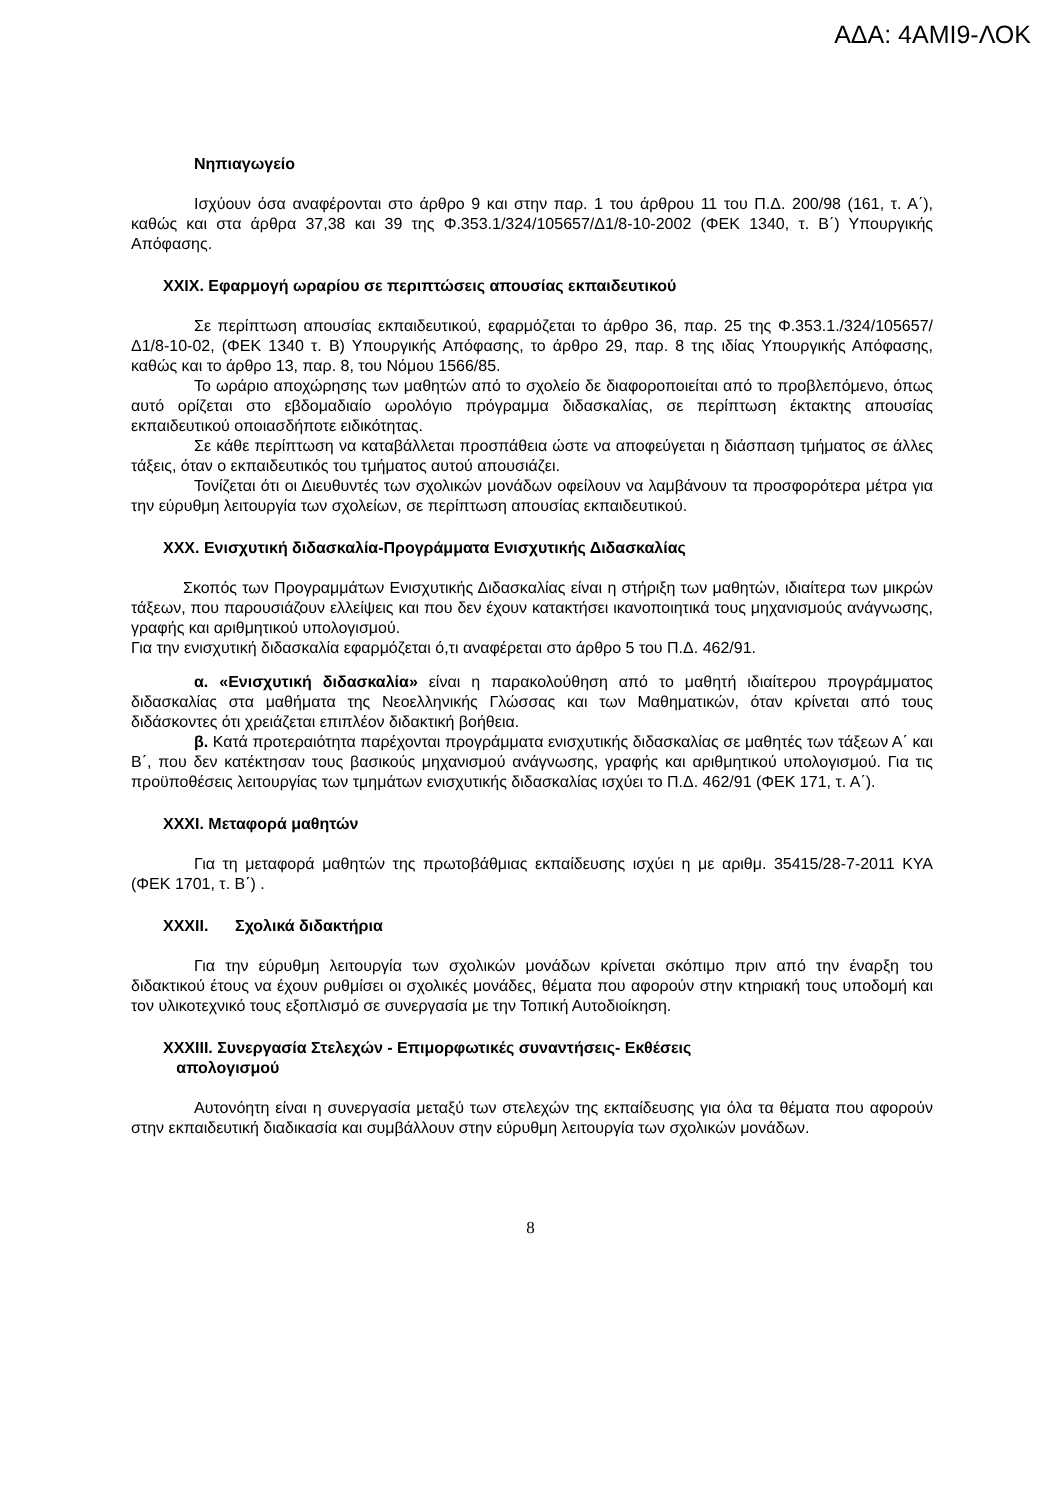ΑΔΑ: 4ΑΜΙ9-ΛΟΚ
Νηπιαγωγείο
Ισχύουν όσα αναφέρονται στο άρθρο 9 και στην παρ. 1 του άρθρου 11 του Π.Δ. 200/98 (161, τ. Α΄), καθώς και στα άρθρα 37,38 και 39 της Φ.353.1/324/105657/Δ1/8-10-2002 (ΦΕΚ 1340, τ. Β΄) Υπουργικής Απόφασης.
XXIX. Εφαρμογή ωραρίου σε περιπτώσεις απουσίας εκπαιδευτικού
Σε περίπτωση απουσίας εκπαιδευτικού, εφαρμόζεται το άρθρο 36, παρ. 25 της Φ.353.1./324/105657/Δ1/8-10-02, (ΦΕΚ 1340 τ. Β) Υπουργικής Απόφασης, το άρθρο 29, παρ. 8 της ιδίας Υπουργικής Απόφασης, καθώς και το άρθρο 13, παρ. 8, του Νόμου 1566/85.
Το ωράριο αποχώρησης των μαθητών από το σχολείο δε διαφοροποιείται από το προβλεπόμενο, όπως αυτό ορίζεται στο εβδομαδιαίο ωρολόγιο πρόγραμμα διδασκαλίας, σε περίπτωση έκτακτης απουσίας εκπαιδευτικού οποιασδήποτε ειδικότητας.
Σε κάθε περίπτωση να καταβάλλεται προσπάθεια ώστε να αποφεύγεται η διάσπαση τμήματος σε άλλες τάξεις, όταν ο εκπαιδευτικός του τμήματος αυτού απουσιάζει.
Τονίζεται ότι οι Διευθυντές των σχολικών μονάδων οφείλουν να λαμβάνουν τα προσφορότερα μέτρα για την εύρυθμη λειτουργία των σχολείων, σε περίπτωση απουσίας εκπαιδευτικού.
XXX. Ενισχυτική διδασκαλία-Προγράμματα Ενισχυτικής Διδασκαλίας
Σκοπός των Προγραμμάτων Ενισχυτικής Διδασκαλίας είναι η στήριξη των μαθητών, ιδιαίτερα των μικρών τάξεων, που παρουσιάζουν ελλείψεις και που δεν έχουν κατακτήσει ικανοποιητικά τους μηχανισμούς ανάγνωσης, γραφής και αριθμητικού υπολογισμού.
Για την ενισχυτική διδασκαλία εφαρμόζεται ό,τι αναφέρεται στο άρθρο 5 του Π.Δ. 462/91.
α. «Ενισχυτική διδασκαλία» είναι η παρακολούθηση από το μαθητή ιδιαίτερου προγράμματος διδασκαλίας στα μαθήματα της Νεοελληνικής Γλώσσας και των Μαθηματικών, όταν κρίνεται από τους διδάσκοντες ότι χρειάζεται επιπλέον διδακτική βοήθεια.
β. Κατά προτεραιότητα παρέχονται προγράμματα ενισχυτικής διδασκαλίας σε μαθητές των τάξεων Α΄ και Β΄, που δεν κατέκτησαν τους βασικούς μηχανισμού ανάγνωσης, γραφής και αριθμητικού υπολογισμού. Για τις προϋποθέσεις λειτουργίας των τμημάτων ενισχυτικής διδασκαλίας ισχύει το Π.Δ. 462/91 (ΦΕΚ 171, τ. Α΄).
XXXI. Μεταφορά μαθητών
Για τη μεταφορά μαθητών της πρωτοβάθμιας εκπαίδευσης ισχύει η με αριθμ. 35415/28-7-2011 ΚΥΑ (ΦΕΚ 1701, τ. Β΄) .
XXXII. Σχολικά διδακτήρια
Για την εύρυθμη λειτουργία των σχολικών μονάδων κρίνεται σκόπιμο πριν από την έναρξη του διδακτικού έτους να έχουν ρυθμίσει οι σχολικές μονάδες, θέματα που αφορούν στην κτηριακή τους υποδομή και τον υλικοτεχνικό τους εξοπλισμό σε συνεργασία με την Τοπική Αυτοδιοίκηση.
XXXIII. Συνεργασία Στελεχών - Επιμορφωτικές συναντήσεις- Εκθέσεις
απολογισμού
Αυτονόητη είναι η συνεργασία μεταξύ των στελεχών της εκπαίδευσης για όλα τα θέματα που αφορούν στην εκπαιδευτική διαδικασία και συμβάλλουν στην εύρυθμη λειτουργία των σχολικών μονάδων.
8